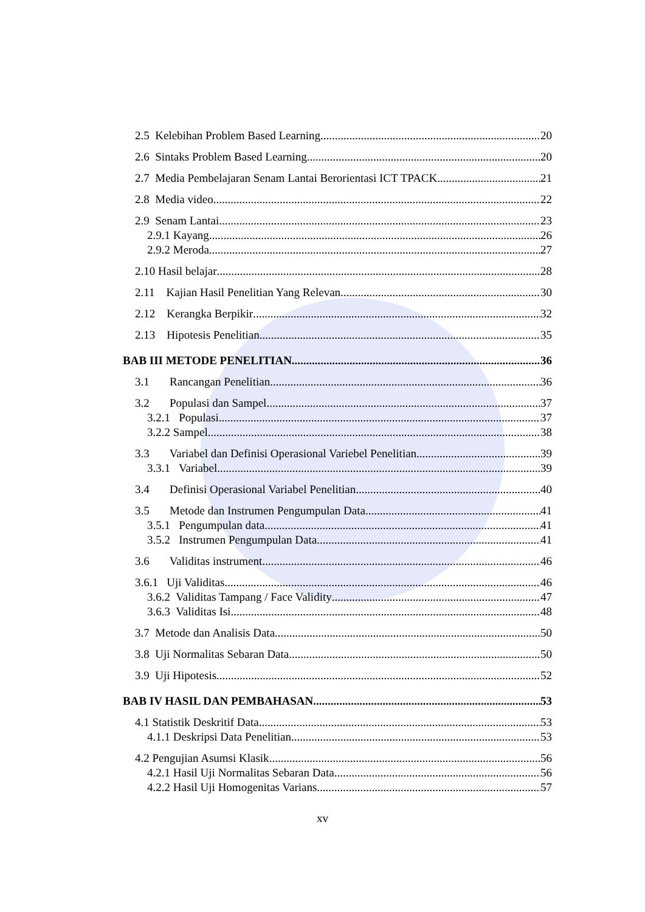2.5 Kelebihan Problem Based Learning 20
2.6 Sintaks Problem Based Learning 20
2.7 Media Pembelajaran Senam Lantai Berorientasi ICT TPACK 21
2.8 Media video 22
2.9 Senam Lantai 23
2.9.1 Kayang 26
2.9.2 Meroda 27
2.10 Hasil belajar 28
2.11 Kajian Hasil Penelitian Yang Relevan 30
2.12 Kerangka Berpikir 32
2.13 Hipotesis Penelitian 35
BAB III METODE PENELITIAN 36
3.1 Rancangan Penelitian 36
3.2 Populasi dan Sampel 37
3.2.1 Populasi 37
3.2.2 Sampel 38
3.3 Variabel dan Definisi Operasional Variebel Penelitian 39
3.3.1 Variabel 39
3.4 Definisi Operasional Variabel Penelitian 40
3.5 Metode dan Instrumen Pengumpulan Data 41
3.5.1 Pengumpulan data 41
3.5.2 Instrumen Pengumpulan Data 41
3.6 Validitas instrument 46
3.6.1 Uji Validitas 46
3.6.2 Validitas Tampang / Face Validity 47
3.6.3 Validitas Isi 48
3.7 Metode dan Analisis Data 50
3.8 Uji Normalitas Sebaran Data 50
3.9 Uji Hipotesis 52
BAB IV HASIL DAN PEMBAHASAN 53
4.1 Statistik Deskritif Data 53
4.1.1 Deskripsi Data Penelitian 53
4.2 Pengujian Asumsi Klasik 56
4.2.1 Hasil Uji Normalitas Sebaran Data 56
4.2.2 Hasil Uji Homogenitas Varians 57
xv